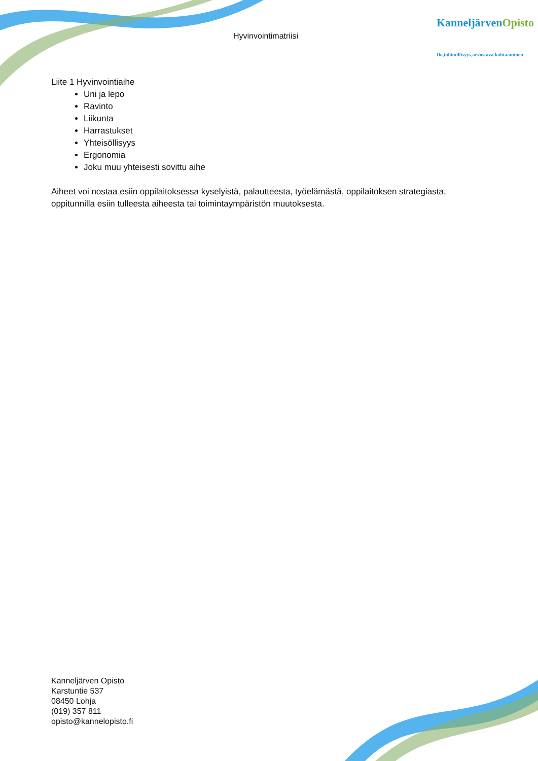Hyvinvointimatriisi
KanneljärvenOpisto
Ilo,inhimillisyys,arvostava kohtaaminen
Liite 1 Hyvinvointiaihe
Uni ja lepo
Ravinto
Liikunta
Harrastukset
Yhteisöllisyys
Ergonomia
Joku muu yhteisesti sovittu aihe
Aiheet voi nostaa esiin oppilaitoksessa kyselyistä, palautteesta, työelämästä, oppilaitoksen strategiasta, oppitunnilla esiin tulleesta aiheesta tai toimintaympäristön muutoksesta.
Kanneljärven Opisto
Karstuntie 537
08450 Lohja
(019) 357 811
opisto@kannelopisto.fi